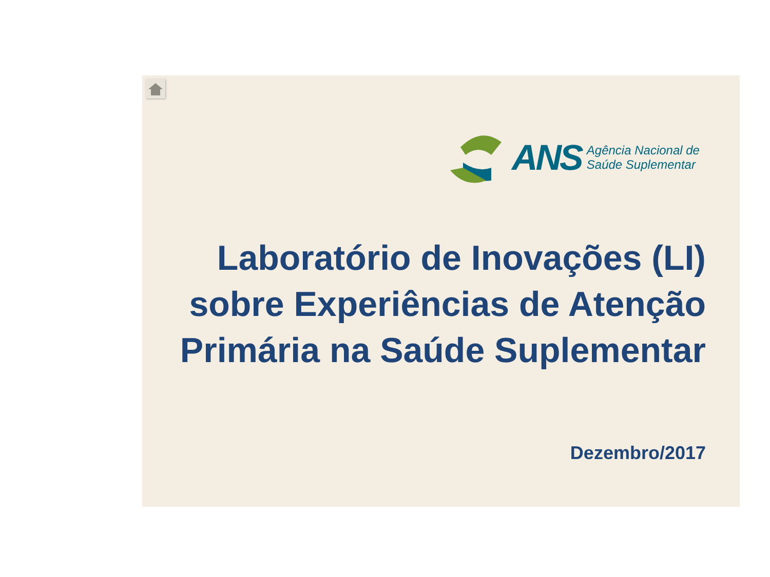ANS
Agência Nacional de
Saúde Suplementar
Laboratório de Inovações (LI)
sobre Experiências de Atenção
Primária na Saúde Suplementar
Dezembro/2017